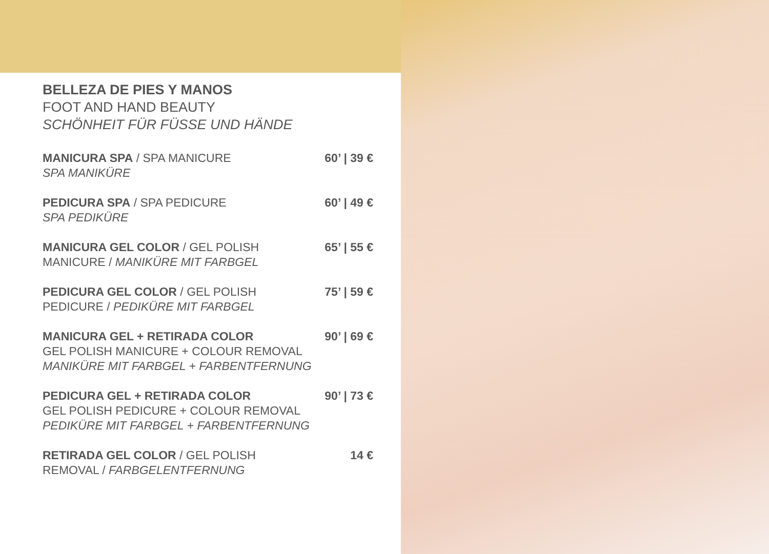BELLEZA DE PIES Y MANOS
FOOT AND HAND BEAUTY
SCHÖNHEIT FÜR FÜSSE UND HÄNDE
MANICURA SPA / SPA MANICURE
SPA MANIKÜRE
60’ | 39 €
PEDICURA SPA / SPA PEDICURE
SPA PEDIKÜRE
60’ | 49 €
MANICURA GEL COLOR / GEL POLISH
MANICURE / MANIKÜRE MIT FARBGEL
65’ | 55 €
PEDICURA GEL COLOR / GEL POLISH
PEDICURE / PEDIKÜRE MIT FARBGEL
75’ | 59 €
MANICURA GEL + RETIRADA COLOR
GEL POLISH MANICURE + COLOUR REMOVAL
MANIKÜRE MIT FARBGEL + FARBENTFERNUNG
90’ | 69 €
PEDICURA GEL + RETIRADA COLOR
GEL POLISH PEDICURE + COLOUR REMOVAL
PEDIKÜRE MIT FARBGEL + FARBENTFERNUNG
90’ | 73 €
RETIRADA GEL COLOR / GEL POLISH
REMOVAL / FARBGELENTFERNUNG
14 €